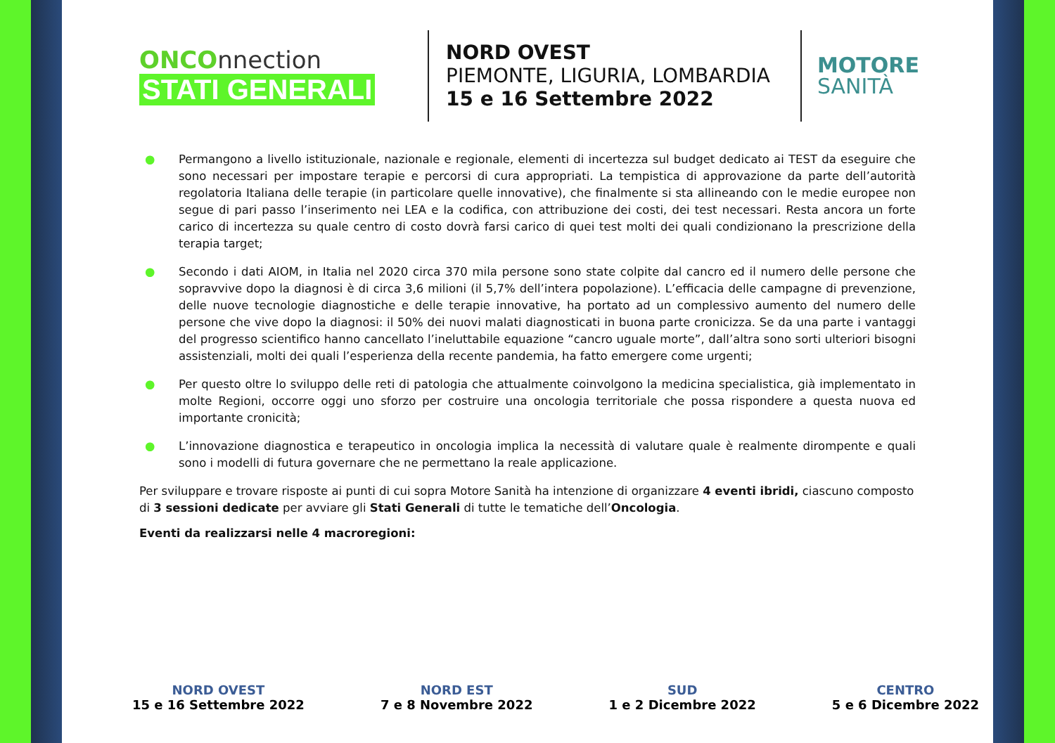ONCOnnection
STATI GENERALI
NORD OVEST
PIEMONTE, LIGURIA, LOMBARDIA
15 e 16 Settembre 2022
MOTORE
SANITÀ
● Permangono a livello istituzionale, nazionale e regionale, elementi di incertezza sul budget dedicato ai TEST da eseguire che sono necessari per impostare terapie e percorsi di cura appropriati. La tempistica di approvazione da parte dell’autorità regolatoria Italiana delle terapie (in particolare quelle innovative), che finalmente si sta allineando con le medie europee non segue di pari passo l’inserimento nei LEA e la codifica, con attribuzione dei costi, dei test necessari. Resta ancora un forte carico di incertezza su quale centro di costo dovrà farsi carico di quei test molti dei quali condizionano la prescrizione della terapia target;
● Secondo i dati AIOM, in Italia nel 2020 circa 370 mila persone sono state colpite dal cancro ed il numero delle persone che sopravvive dopo la diagnosi è di circa 3,6 milioni (il 5,7% dell’intera popolazione). L’efficacia delle campagne di prevenzione, delle nuove tecnologie diagnostiche e delle terapie innovative, ha portato ad un complessivo aumento del numero delle persone che vive dopo la diagnosi: il 50% dei nuovi malati diagnosticati in buona parte cronicizza. Se da una parte i vantaggi del progresso scientifico hanno cancellato l’ineluttabile equazione “cancro uguale morte”, dall’altra sono sorti ulteriori bisogni assistenziali, molti dei quali l’esperienza della recente pandemia, ha fatto emergere come urgenti;
● Per questo oltre lo sviluppo delle reti di patologia che attualmente coinvolgono la medicina specialistica, già implementato in molte Regioni, occorre oggi uno sforzo per costruire una oncologia territoriale che possa rispondere a questa nuova ed importante cronicità;
● L’innovazione diagnostica e terapeutico in oncologia implica la necessità di valutare quale è realmente dirompente e quali sono i modelli di futura governare che ne permettano la reale applicazione.
Per sviluppare e trovare risposte ai punti di cui sopra Motore Sanità ha intenzione di organizzare 4 eventi ibridi, ciascuno composto di 3 sessioni dedicate per avviare gli Stati Generali di tutte le tematiche dell’Oncologia.
Eventi da realizzarsi nelle 4 macroregioni:
NORD OVEST
15 e 16 Settembre 2022
NORD EST
7 e 8 Novembre 2022
SUD
1 e 2 Dicembre 2022
CENTRO
5 e 6 Dicembre 2022